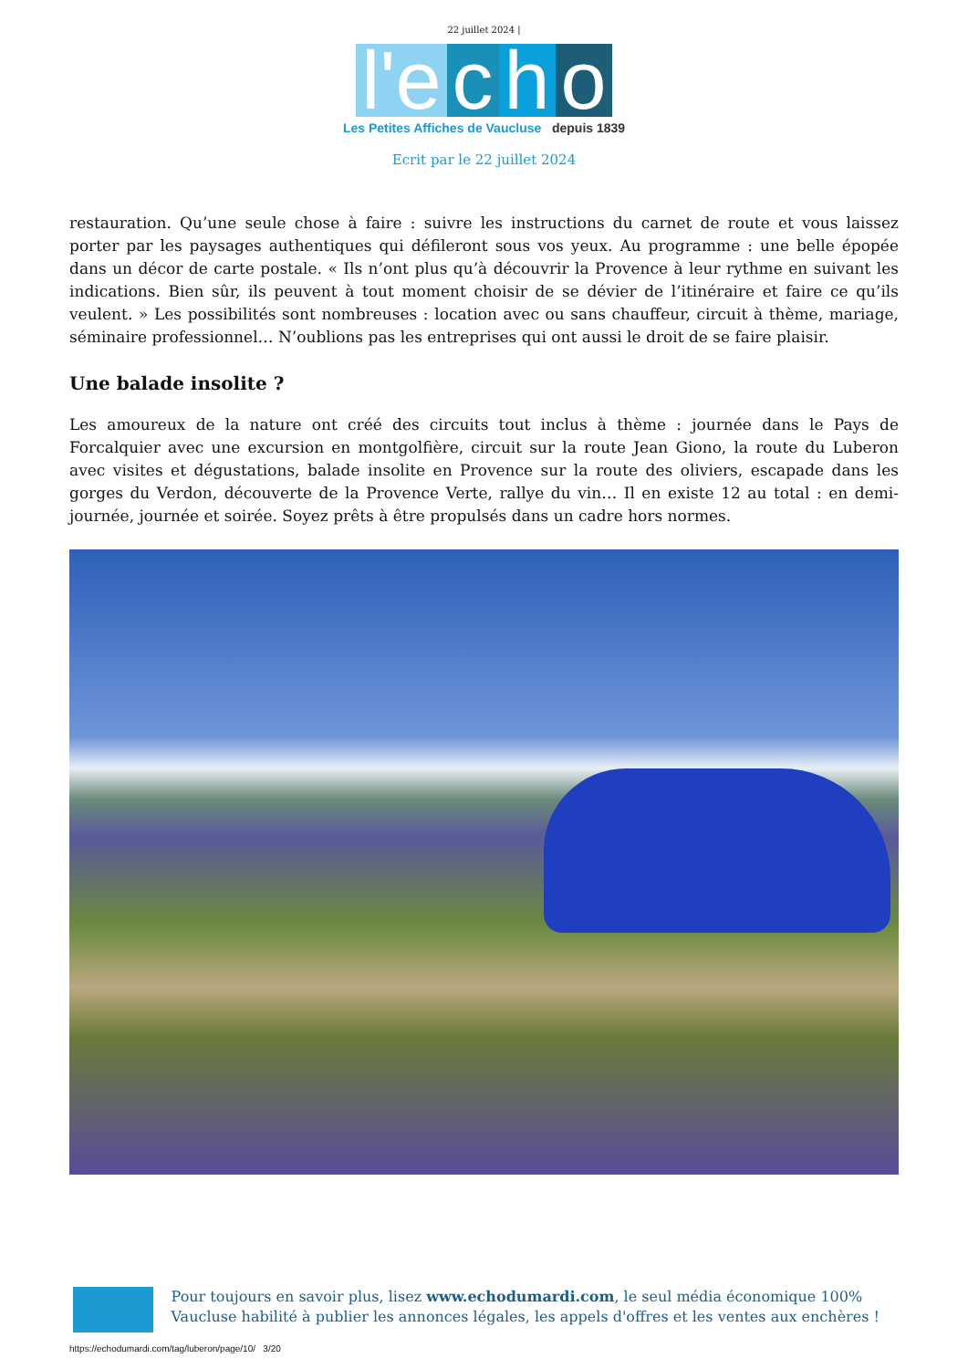22 juillet 2024 |
l'e c h o
Les Petites Affiches de Vaucluse depuis 1839
Ecrit par le 22 juillet 2024
restauration. Qu’une seule chose à faire : suivre les instructions du carnet de route et vous laissez porter par les paysages authentiques qui défileront sous vos yeux. Au programme : une belle épopée dans un décor de carte postale. « Ils n’ont plus qu’à découvrir la Provence à leur rythme en suivant les indications. Bien sûr, ils peuvent à tout moment choisir de se dévier de l’itinéraire et faire ce qu’ils veulent. » Les possibilités sont nombreuses : location avec ou sans chauffeur, circuit à thème, mariage, séminaire professionnel… N’oublions pas les entreprises qui ont aussi le droit de se faire plaisir.
Une balade insolite ?
Les amoureux de la nature ont créé des circuits tout inclus à thème : journée dans le Pays de Forcalquier avec une excursion en montgolfière, circuit sur la route Jean Giono, la route du Luberon avec visites et dégustations, balade insolite en Provence sur la route des oliviers, escapade dans les gorges du Verdon, découverte de la Provence Verte, rallye du vin… Il en existe 12 au total : en demi-journée, journée et soirée. Soyez prêts à être propulsés dans un cadre hors normes.
Pour toujours en savoir plus, lisez www.echodumardi.com, le seul média économique 100% Vaucluse habilité à publier les annonces légales, les appels d'offres et les ventes aux enchères !
https://echodumardi.com/tag/luberon/page/10/ 3/20